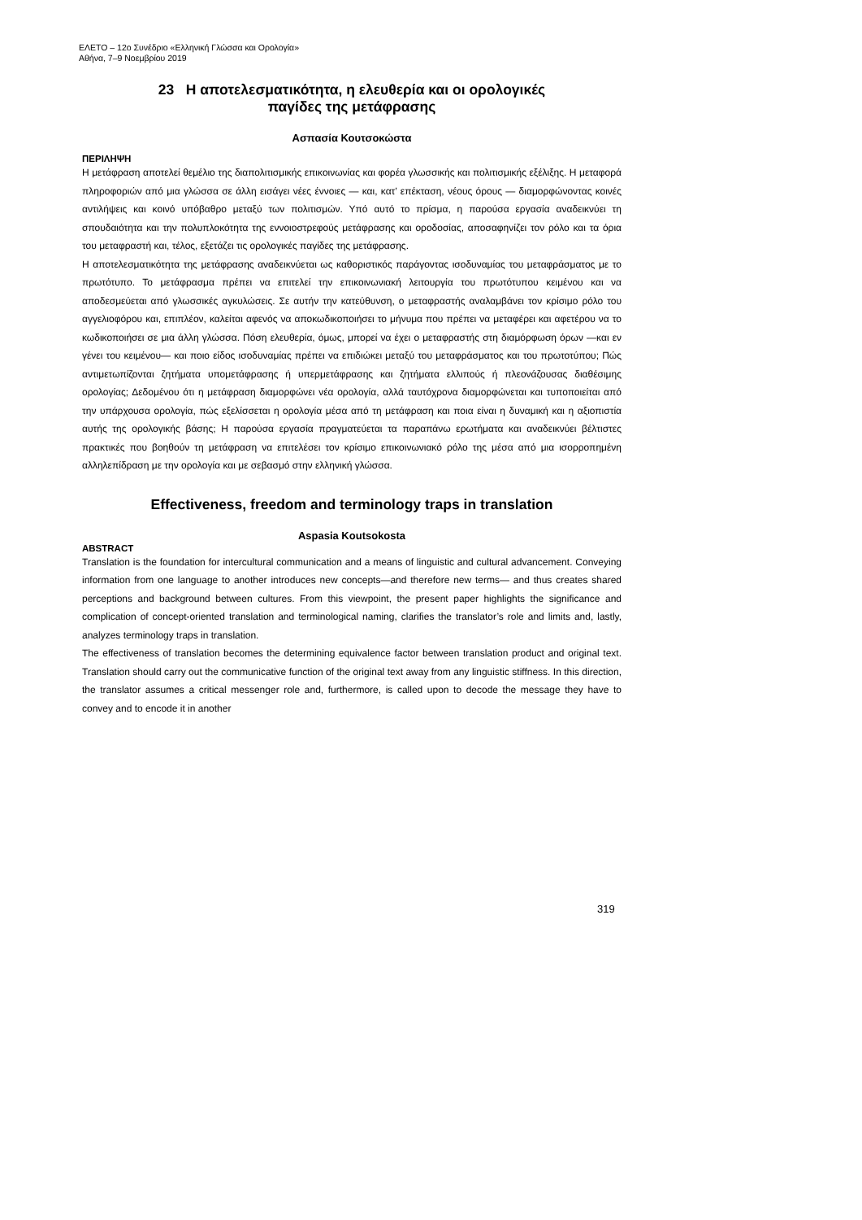ΕΛΕΤΟ – 12ο Συνέδριο «Ελληνική Γλώσσα και Ορολογία»
Αθήνα, 7–9 Νοεμβρίου 2019
23 Η αποτελεσματικότητα, η ελευθερία και οι ορολογικές
παγίδες της μετάφρασης
Ασπασία Κουτσοκώστα
ΠΕΡΙΛΗΨΗ
Η μετάφραση αποτελεί θεμέλιο της διαπολιτισμικής επικοινωνίας και φορέα γλωσσικής και πολιτισμικής εξέλιξης. Η μεταφορά πληροφοριών από μια γλώσσα σε άλλη εισάγει νέες έννοιες — και, κατ’ επέκταση, νέους όρους — διαμορφώνοντας κοινές αντιλήψεις και κοινό υπόβαθρο μεταξύ των πολιτισμών. Υπό αυτό το πρίσμα, η παρούσα εργασία αναδεικνύει τη σπουδαιότητα και την πολυπλοκότητα της εννοιοστρεφούς μετάφρασης και ορoδοσίας, αποσαφηνίζει τον ρόλο και τα όρια του μεταφραστή και, τέλος, εξετάζει τις ορολογικές παγίδες της μετάφρασης.
Η αποτελεσματικότητα της μετάφρασης αναδεικνύεται ως καθοριστικός παράγοντας ισοδυναμίας του μεταφράσματος με το πρωτότυπο. Το μετάφρασμα πρέπει να επιτελεί την επικοινωνιακή λειτουργία του πρωτότυπου κειμένου και να αποδεσμεύεται από γλωσσικές αγκυλώσεις. Σε αυτήν την κατεύθυνση, ο μεταφραστής αναλαμβάνει τον κρίσιμο ρόλο του αγγελιοφόρου και, επιπλέον, καλείται αφενός να αποκωδικοποιήσει το μήνυμα που πρέπει να μεταφέρει και αφετέρου να το κωδικοποιήσει σε μια άλλη γλώσσα. Πόση ελευθερία, όμως, μπορεί να έχει ο μεταφραστής στη διαμόρφωση όρων —και εν γένει του κειμένου— και ποιο είδος ισοδυναμίας πρέπει να επιδιώκει μεταξύ του μεταφράσματος και του πρωτοτύπου; Πώς αντιμετωπίζονται ζητήματα υπομετάφρασης ή υπερμετάφρασης και ζητήματα ελλιπούς ή πλεονάζουσας διαθέσιμης ορολογίας; Δεδομένου ότι η μετάφραση διαμορφώνει νέα ορολογία, αλλά ταυτόχρονα διαμορφώνεται και τυποποιείται από την υπάρχουσα ορολογία, πώς εξελίσσεται η ορολογία μέσα από τη μετάφραση και ποια είναι η δυναμική και η αξιοπιστία αυτής της ορολογικής βάσης; Η παρούσα εργασία πραγματεύεται τα παραπάνω ερωτήματα και αναδεικνύει βέλτιστες πρακτικές που βοηθούν τη μετάφραση να επιτελέσει τον κρίσιμο επικοινωνιακό ρόλο της μέσα από μια ισορροπημένη αλληλεπίδραση με την ορολογία και με σεβασμό στην ελληνική γλώσσα.
Effectiveness, freedom and terminology traps in translation
Aspasia Koutsokosta
ABSTRACT
Translation is the foundation for intercultural communication and a means of linguistic and cultural advancement. Conveying information from one language to another introduces new concepts—and therefore new terms— and thus creates shared perceptions and background between cultures. From this viewpoint, the present paper highlights the significance and complication of concept-oriented translation and terminological naming, clarifies the translator’s role and limits and, lastly, analyzes terminology traps in translation.
The effectiveness of translation becomes the determining equivalence factor between translation product and original text. Translation should carry out the communicative function of the original text away from any linguistic stiffness. In this direction, the translator assumes a critical messenger role and, furthermore, is called upon to decode the message they have to convey and to encode it in another
319